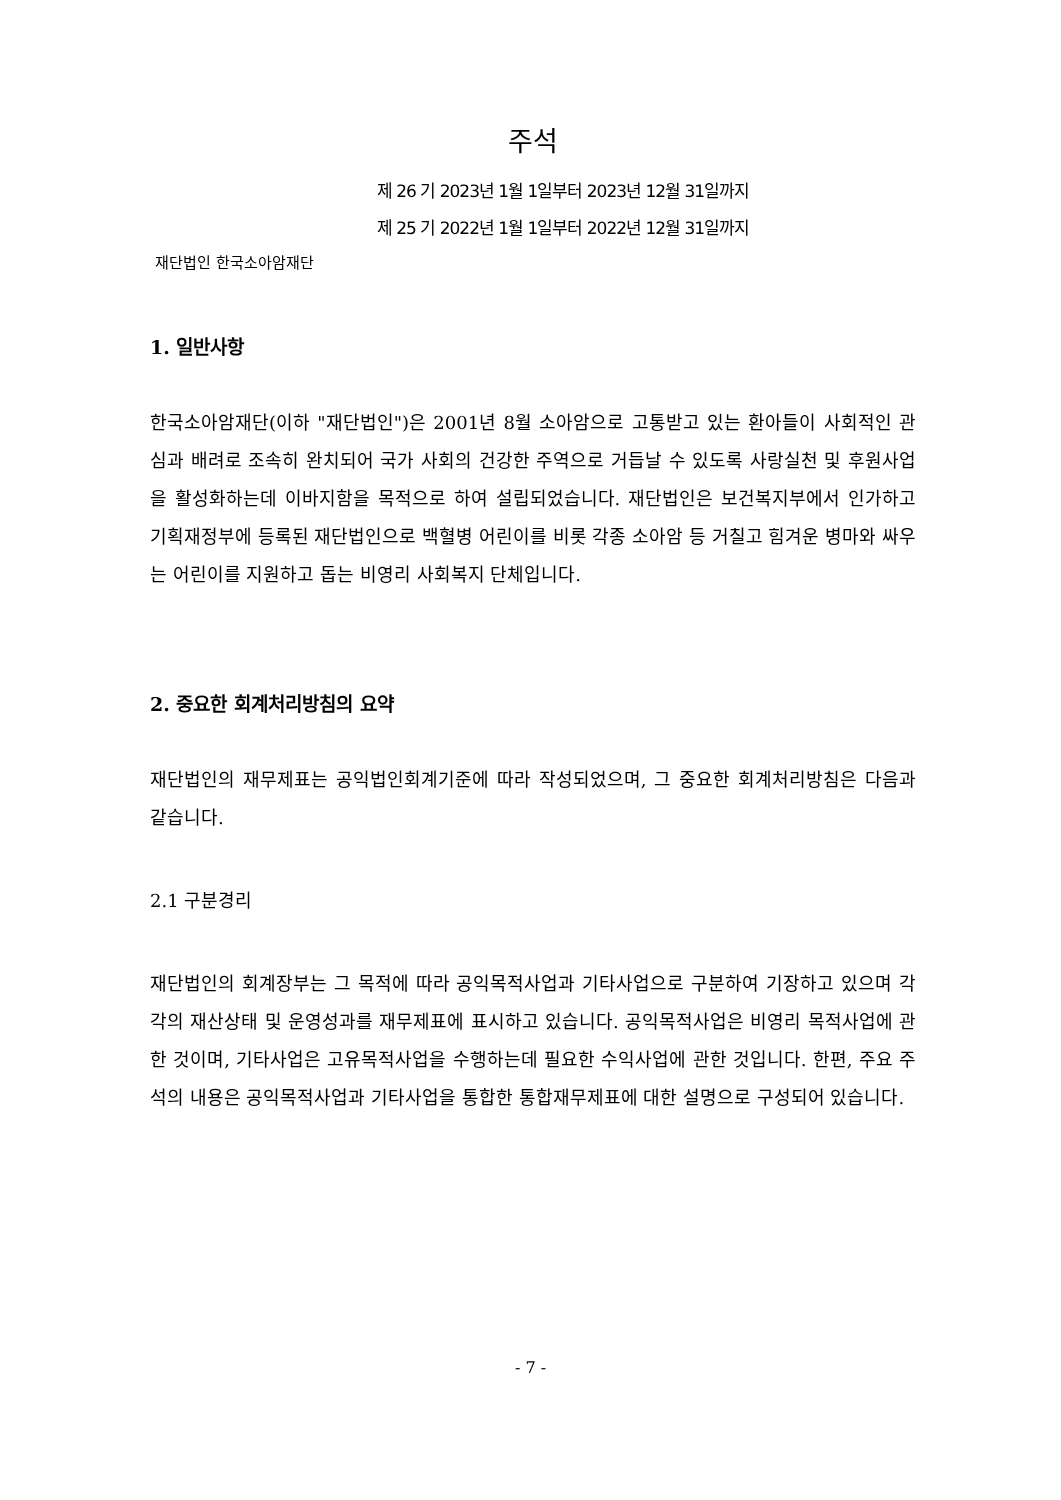주석
제 26 기 2023년 1월 1일부터 2023년 12월 31일까지
제 25 기 2022년 1월 1일부터 2022년 12월 31일까지
재단법인 한국소아암재단
1. 일반사항
한국소아암재단(이하 "재단법인")은 2001년 8월 소아암으로 고통받고 있는 환아들이 사회적인 관심과 배려로 조속히 완치되어 국가 사회의 건강한 주역으로 거듭날 수 있도록 사랑실천 및 후원사업을 활성화하는데 이바지함을 목적으로 하여 설립되었습니다. 재단법인은 보건복지부에서 인가하고 기획재정부에 등록된 재단법인으로 백혈병 어린이를 비롯 각종 소아암 등 거칠고 힘겨운 병마와 싸우는 어린이를 지원하고 돕는 비영리 사회복지 단체입니다.
2. 중요한 회계처리방침의 요약
재단법인의 재무제표는 공익법인회계기준에 따라 작성되었으며, 그 중요한 회계처리방침은 다음과 같습니다.
2.1 구분경리
재단법인의 회계장부는 그 목적에 따라 공익목적사업과 기타사업으로 구분하여 기장하고 있으며 각각의 재산상태 및 운영성과를 재무제표에 표시하고 있습니다. 공익목적사업은 비영리 목적사업에 관한 것이며, 기타사업은 고유목적사업을 수행하는데 필요한 수익사업에 관한 것입니다. 한편, 주요 주석의 내용은 공익목적사업과 기타사업을 통합한 통합재무제표에 대한 설명으로 구성되어 있습니다.
- 7 -